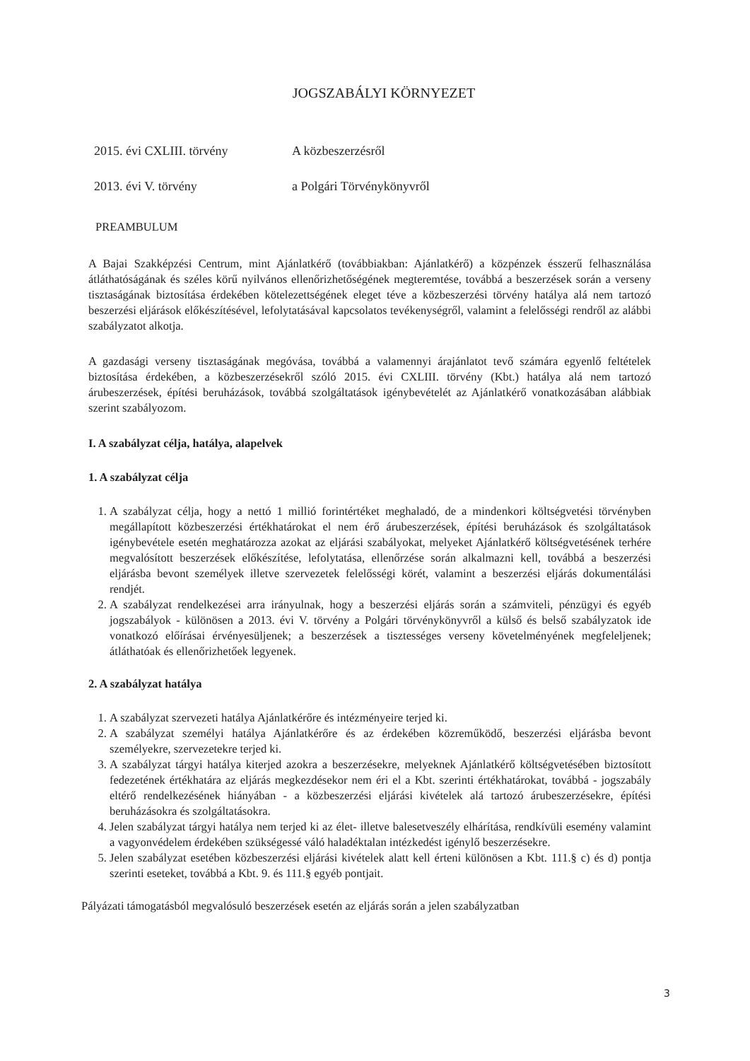JOGSZABÁLYI KÖRNYEZET
2015. évi CXLIII. törvény A közbeszerzésről
2013. évi V. törvény a Polgári Törvénykönyvről
PREAMBULUM
A Bajai Szakképzési Centrum, mint Ajánlatkérő (továbbiakban: Ajánlatkérő) a közpénzek ésszerű felhasználása átláthatóságának és széles körű nyilvános ellenőrizhetőségének megteremtése, továbbá a beszerzések során a verseny tisztaságának biztosítása érdekében kötelezettségének eleget téve a közbeszerzési törvény hatálya alá nem tartozó beszerzési eljárások előkészítésével, lefolytatásával kapcsolatos tevékenységről, valamint a felelősségi rendről az alábbi szabályzatot alkotja.
A gazdasági verseny tisztaságának megóvása, továbbá a valamennyi árajánlatot tevő számára egyenlő feltételek biztosítása érdekében, a közbeszerzésekről szóló 2015. évi CXLIII. törvény (Kbt.) hatálya alá nem tartozó árubeszerzések, építési beruházások, továbbá szolgáltatások igénybevételét az Ajánlatkérő vonatkozásában alábbiak szerint szabályozom.
I. A szabályzat célja, hatálya, alapelvek
1. A szabályzat célja
1. A szabályzat célja, hogy a nettó 1 millió forintértéket meghaladó, de a mindenkori költségvetési törvényben megállapított közbeszerzési értékhatárokat el nem érő árubeszerzések, építési beruházások és szolgáltatások igénybevétele esetén meghatározza azokat az eljárási szabályokat, melyeket Ajánlatkérő költségvetésének terhére megvalósított beszerzések előkészítése, lefolytatása, ellenőrzése során alkalmazni kell, továbbá a beszerzési eljárásba bevont személyek illetve szervezetek felelősségi körét, valamint a beszerzési eljárás dokumentálási rendjét.
2. A szabályzat rendelkezései arra irányulnak, hogy a beszerzési eljárás során a számviteli, pénzügyi és egyéb jogszabályok - különösen a 2013. évi V. törvény a Polgári törvénykönyvről a külső és belső szabályzatok ide vonatkozó előírásai érvényesüljenek; a beszerzések a tisztességes verseny követelményének megfeleljenek; átláthatóak és ellenőrizhetőek legyenek.
2. A szabályzat hatálya
1. A szabályzat szervezeti hatálya Ajánlatkérőre és intézményeire terjed ki.
2. A szabályzat személyi hatálya Ajánlatkérőre és az érdekében közreműködő, beszerzési eljárásba bevont személyekre, szervezetekre terjed ki.
3. A szabályzat tárgyi hatálya kiterjed azokra a beszerzésekre, melyeknek Ajánlatkérő költségvetésében biztosított fedezetének értékhatára az eljárás megkezdésekor nem éri el a Kbt. szerinti értékhatárokat, továbbá - jogszabály eltérő rendelkezésének hiányában - a közbeszerzési eljárási kivételek alá tartozó árubeszerzésekre, építési beruházásokra és szolgáltatásokra.
4. Jelen szabályzat tárgyi hatálya nem terjed ki az élet- illetve balesetveszély elhárítása, rendkívüli esemény valamint a vagyonvédelem érdekében szükségessé váló haladéktalan intézkedést igénylő beszerzésekre.
5. Jelen szabályzat esetében közbeszerzési eljárási kivételek alatt kell érteni különösen a Kbt. 111.§ c) és d) pontja szerinti eseteket, továbbá a Kbt. 9. és 111.§ egyéb pontjait.
Pályázati támogatásból megvalósuló beszerzések esetén az eljárás során a jelen szabályzatban
3